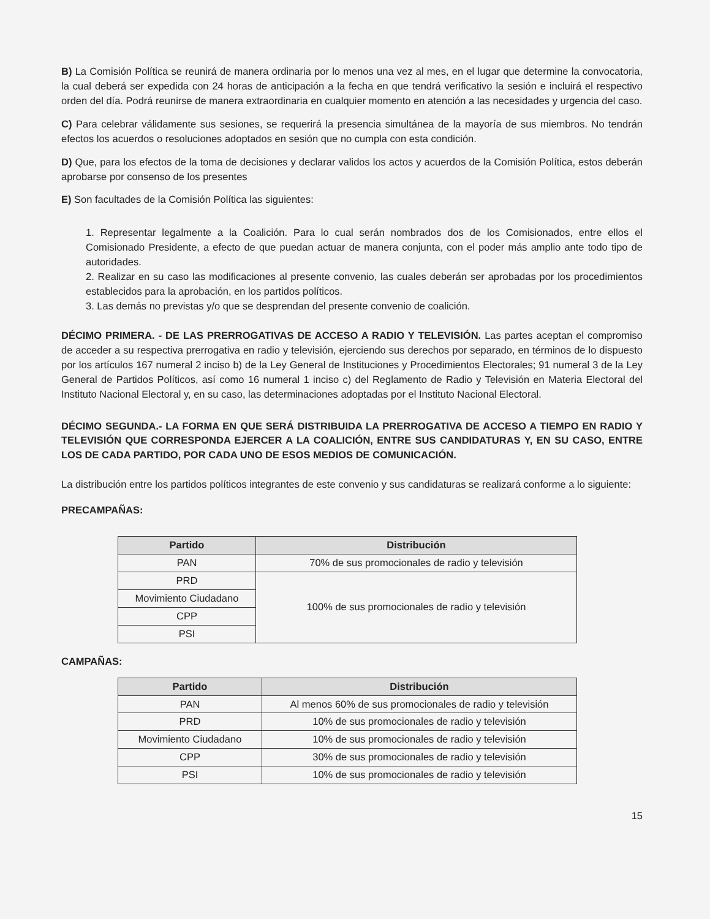B) La Comisión Política se reunirá de manera ordinaria por lo menos una vez al mes, en el lugar que determine la convocatoria, la cual deberá ser expedida con 24 horas de anticipación a la fecha en que tendrá verificativo la sesión e incluirá el respectivo orden del día. Podrá reunirse de manera extraordinaria en cualquier momento en atención a las necesidades y urgencia del caso.
C) Para celebrar válidamente sus sesiones, se requerirá la presencia simultánea de la mayoría de sus miembros. No tendrán efectos los acuerdos o resoluciones adoptados en sesión que no cumpla con esta condición.
D) Que, para los efectos de la toma de decisiones y declarar validos los actos y acuerdos de la Comisión Política, estos deberán aprobarse por consenso de los presentes
E) Son facultades de la Comisión Política las siguientes:
1. Representar legalmente a la Coalición. Para lo cual serán nombrados dos de los Comisionados, entre ellos el Comisionado Presidente, a efecto de que puedan actuar de manera conjunta, con el poder más amplio ante todo tipo de autoridades.
2. Realizar en su caso las modificaciones al presente convenio, las cuales deberán ser aprobadas por los procedimientos establecidos para la aprobación, en los partidos políticos.
3. Las demás no previstas y/o que se desprendan del presente convenio de coalición.
DÉCIMO PRIMERA. - DE LAS PRERROGATIVAS DE ACCESO A RADIO Y TELEVISIÓN. Las partes aceptan el compromiso de acceder a su respectiva prerrogativa en radio y televisión, ejerciendo sus derechos por separado, en términos de lo dispuesto por los artículos 167 numeral 2 inciso b) de la Ley General de Instituciones y Procedimientos Electorales; 91 numeral 3 de la Ley General de Partidos Políticos, así como 16 numeral 1 inciso c) del Reglamento de Radio y Televisión en Materia Electoral del Instituto Nacional Electoral y, en su caso, las determinaciones adoptadas por el Instituto Nacional Electoral.
DÉCIMO SEGUNDA.- LA FORMA EN QUE SERÁ DISTRIBUIDA LA PRERROGATIVA DE ACCESO A TIEMPO EN RADIO Y TELEVISIÓN QUE CORRESPONDA EJERCER A LA COALICIÓN, ENTRE SUS CANDIDATURAS Y, EN SU CASO, ENTRE LOS DE CADA PARTIDO, POR CADA UNO DE ESOS MEDIOS DE COMUNICACIÓN.
La distribución entre los partidos políticos integrantes de este convenio y sus candidaturas se realizará conforme a lo siguiente:
PRECAMPAÑAS:
| Partido | Distribución |
| --- | --- |
| PAN | 70% de sus promocionales de radio y televisión |
| PRD | 100% de sus promocionales de radio y televisión |
| Movimiento Ciudadano | |
| CPP | |
| PSI | |
CAMPAÑAS:
| Partido | Distribución |
| --- | --- |
| PAN | Al menos 60% de sus promocionales de radio y televisión |
| PRD | 10% de sus promocionales de radio y televisión |
| Movimiento Ciudadano | 10% de sus promocionales de radio y televisión |
| CPP | 30% de sus promocionales de radio y televisión |
| PSI | 10% de sus promocionales de radio y televisión |
15